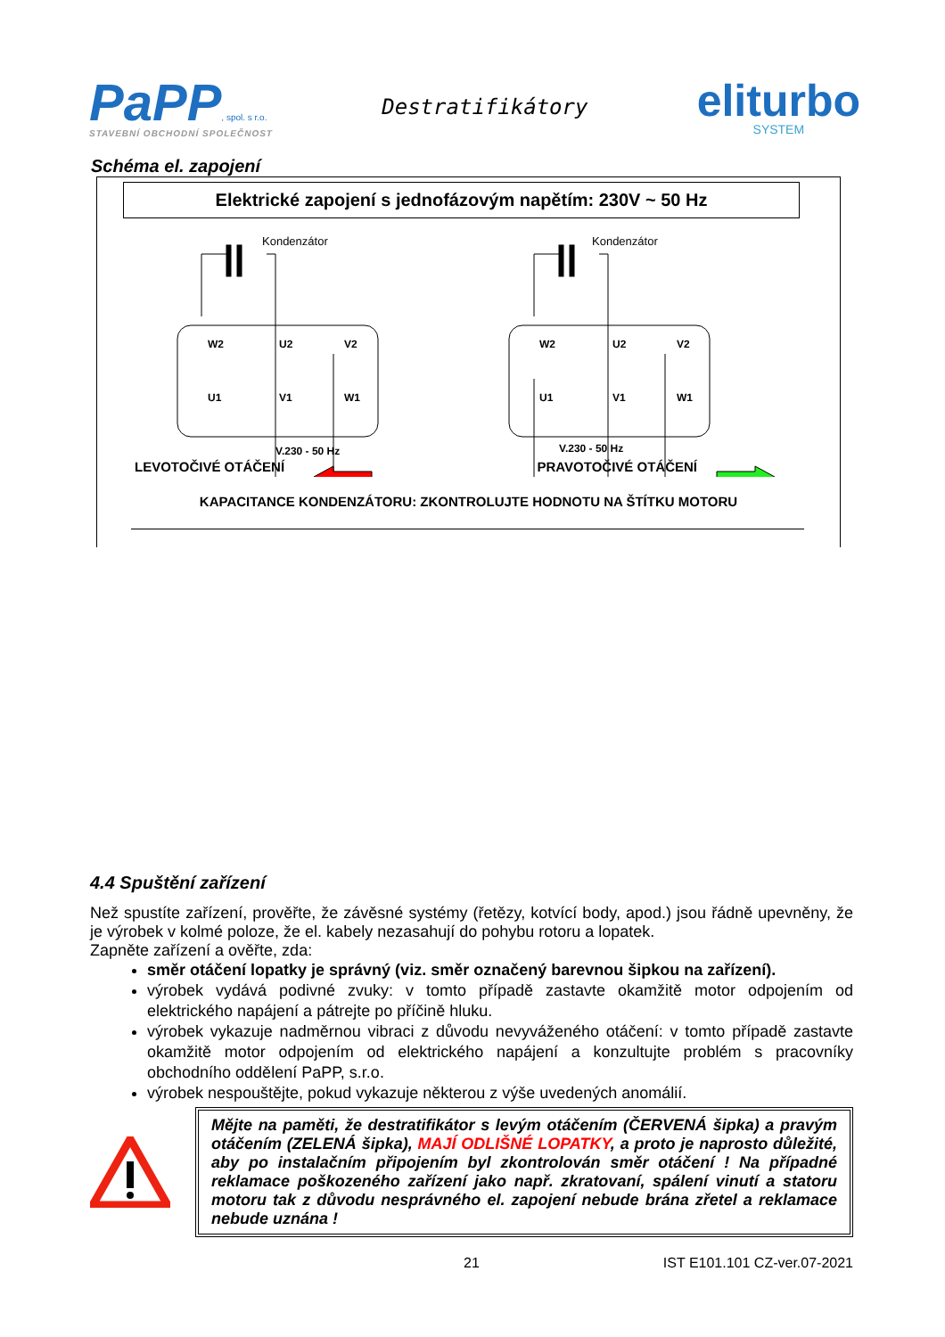PaPP, spol. s r.o.
STAVEBNÍ OBCHODNÍ SPOLEČNOST
Destratifikátory
eliturbo
SYSTEM
Schéma el. zapojení
Elektrické zapojení s jednofázovým napětím: 230V ~ 50 Hz
W2
U2
V2
U1
V1
W1
W2
U2
V2
U1
V1
W1
V.230 - 50 Hz
V.230 - 50 Hz
Kondenzátor
Kondenzátor
LEVOTOČIVÉ OTÁČENÍ PRAVOTOČIVÉ OTÁČENÍ
KAPACITANCE KONDENZÁTORU: ZKONTROLUJTE HODNOTU NA ŠTÍTKU MOTORU
4.4 Spuštění zařízení
Než spustíte zařízení, prověřte, že závěsné systémy (řetězy, kotvící body, apod.) jsou řádně upevněny, že je výrobek v kolmé poloze, že el. kabely nezasahují do pohybu rotoru a lopatek.
Zapněte zařízení a ověřte, zda:
směr otáčení lopatky je správný (viz. směr označený barevnou šipkou na zařízení).
výrobek vydává podivné zvuky: v tomto případě zastavte okamžitě motor odpojením od elektrického napájení a pátrejte po příčině hluku.
výrobek vykazuje nadměrnou vibraci z důvodu nevyváženého otáčení: v tomto případě zastavte okamžitě motor odpojením od elektrického napájení a konzultujte problém s pracovníky obchodního oddělení PaPP, s.r.o.
výrobek nespouštějte, pokud vykazuje některou z výše uvedených anomálií.
Mějte na paměti, že destratifikátor s levým otáčením (ČERVENÁ šipka) a pravým otáčením (ZELENÁ šipka), MAJÍ ODLIŠNÉ LOPATKY, a proto je naprosto důležité, aby po instalačním připojením byl zkontrolován směr otáčení ! Na případné reklamace poškozeného zařízení jako např. zkratovaní, spálení vinutí a statoru motoru tak z důvodu nesprávného el. zapojení nebude brána zřetel a reklamace nebude uznána !
21 IST E101.101 CZ-ver.07-2021